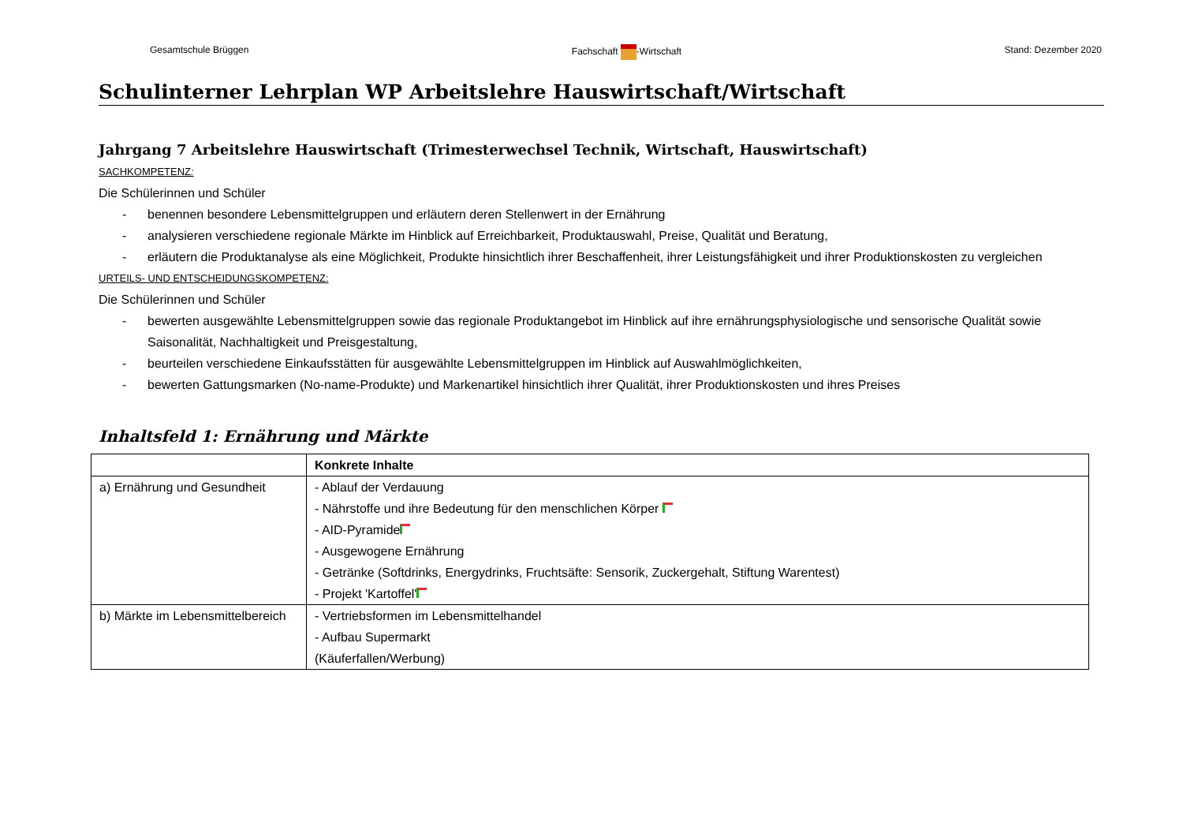Gesamtschule Brüggen Fachschaft -Wirtschaft Stand: Dezember 2020
Schulinterner Lehrplan WP Arbeitslehre Hauswirtschaft/Wirtschaft
Jahrgang 7 Arbeitslehre Hauswirtschaft (Trimesterwechsel Technik, Wirtschaft, Hauswirtschaft)
SACHKOMPETENZ:
Die Schülerinnen und Schüler
- benennen besondere Lebensmittelgruppen und erläutern deren Stellenwert in der Ernährung
- analysieren verschiedene regionale Märkte im Hinblick auf Erreichbarkeit, Produktauswahl, Preise, Qualität und Beratung,
- erläutern die Produktanalyse als eine Möglichkeit, Produkte hinsichtlich ihrer Beschaffenheit, ihrer Leistungsfähigkeit und ihrer Produktionskosten zu vergleichen
URTEILS- UND ENTSCHEIDUNGSKOMPETENZ:
Die Schülerinnen und Schüler
- bewerten ausgewählte Lebensmittelgruppen sowie das regionale Produktangebot im Hinblick auf ihre ernährungsphysiologische und sensorische Qualität sowie Saisonalität, Nachhaltigkeit und Preisgestaltung,
- beurteilen verschiedene Einkaufsstätten für ausgewählte Lebensmittelgruppen im Hinblick auf Auswahlmöglichkeiten,
- bewerten Gattungsmarken (No-name-Produkte) und Markenartikel hinsichtlich ihrer Qualität, ihrer Produktionskosten und ihres Preises
Inhaltsfeld 1: Ernährung und Märkte
| | Konkrete Inhalte |
| --- | --- |
| a) Ernährung und Gesundheit | - Ablauf der Verdauung - Nährstoffe und ihre Bedeutung für den menschlichen Körper - AID-Pyramide - Ausgewogene Ernährung - Getränke (Softdrinks, Energydrinks, Fruchtsäfte: Sensorik, Zuckergehalt, Stiftung Warentest) - Projekt 'Kartoffel' |
| b) Märkte im Lebensmittelbereich | - Vertriebsformen im Lebensmittelhandel - Aufbau Supermarkt (Käuferfallen/Werbung) |